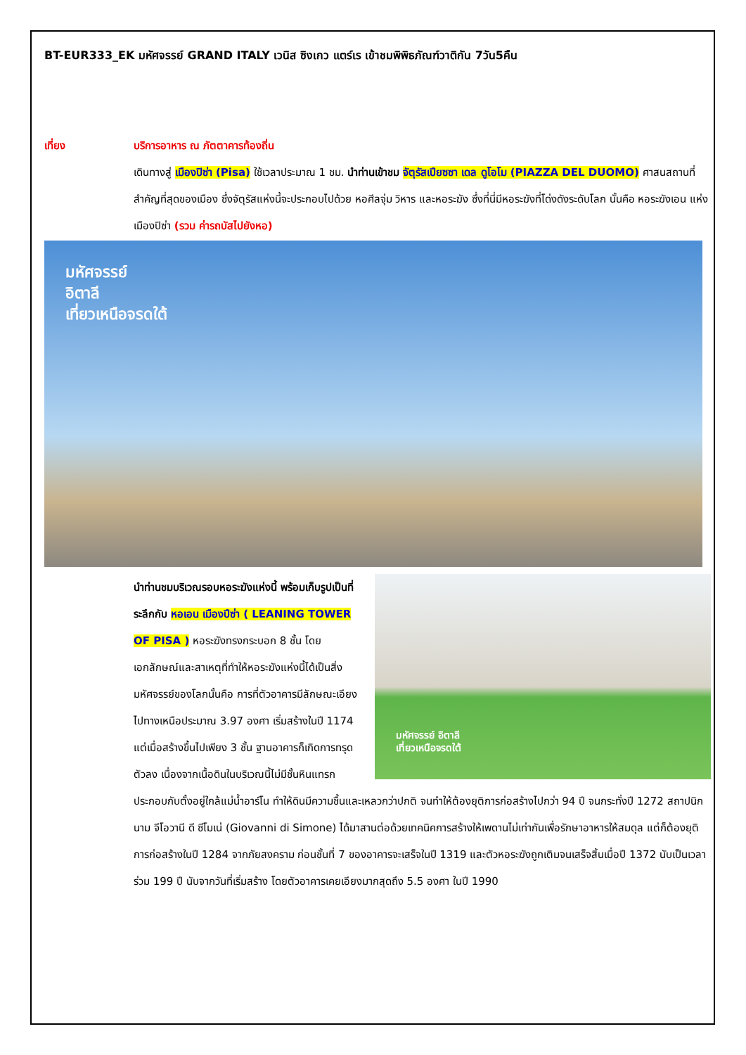BT-EUR333_EK มหัศจรรย์ GRAND ITALY เวนิส ซิงเกว แตร์เร เข้าชมพิพิธภัณฑ์วาติกัน 7วัน5คืน
เที่ยง บริการอาหาร ณ ภัตตาคารท้องถิ่น
เดินทางสู่ เมืองปิซ่า (Pisa) ใช้เวลาประมาณ 1 ชม. นำท่านเข้าชม จัตุรัสเปียซซา เดล ดูโอโม (PIAZZA DEL DUOMO) ศาสนสถานที่สำคัญที่สุดของเมือง ซึ่งจัตุรัสแห่งนี้จะประกอบไปด้วย หอศีลจุ่ม วิหาร และหอระฆัง ซึ่งที่นี่มีหอระฆังที่โด่งดังระดับโลก นั้นคือ หอระฆังเอน แห่งเมืองปิซ่า (รวม ค่ารถบัสไปยังหอ)
มหัศจรรย์
อิตาลี
เที่ยวเหนือจรดใต้
มหัศจรรย์ อิตาลี
เที่ยวเหนือจรดใต้
นำท่านชมบริเวณรอบหอระฆังแห่งนี้ พร้อมเก็บรูปเป็นที่ระลึกกับ หอเอน เมืองปีซ่า ( LEANING TOWER OF PISA ) หอระฆังทรงกระบอก 8 ชั้น โดยเอกลักษณ์และสาเหตุที่ทำให้หอระฆังแห่งนี้ได้เป็นสิ่งมหัศจรรย์ของโลกนั้นคือ การที่ตัวอาคารมีลักษณะเอียงไปทางเหนือประมาณ 3.97 องศา เริ่มสร้างในปี 1174 แต่เมื่อสร้างขึ้นไปเพียง 3 ชั้น ฐานอาคารก็เกิดการทรุดตัวลง เนื่องจากเนื้อดินในบริเวณนี้ไม่มีชั้นหินแทรก ประกอบกับตั้งอยู่ใกล้แม่น้ำอาร์โน ทำให้ดินมีความชื้นและเหลวกว่าปกติ จนทำให้ต้องยุติการก่อสร้างไปกว่า 94 ปี จนกระทั่งปี 1272 สถาปนิกนาม จีโอวานี ดี ซีโมเน่ (Giovanni di Simone) ได้มาสานต่อด้วยเทคนิคการสร้างให้เพดานไม่เท่ากันเพื่อรักษาอาหารให้สมดุล แต่ก็ต้องยุติการก่อสร้างในปี 1284 จากภัยสงคราม ก่อนชั้นที่ 7 ของอาคารจะเสร็จในปี 1319 และตัวหอระฆังถูกเติมจนเสร็จสิ้นเมื่อปี 1372 นับเป็นเวลาร่วม 199 ปี นับจากวันที่เริ่มสร้าง โดยตัวอาคารเคยเอียงมากสุดถึง 5.5 องศา ในปี 1990